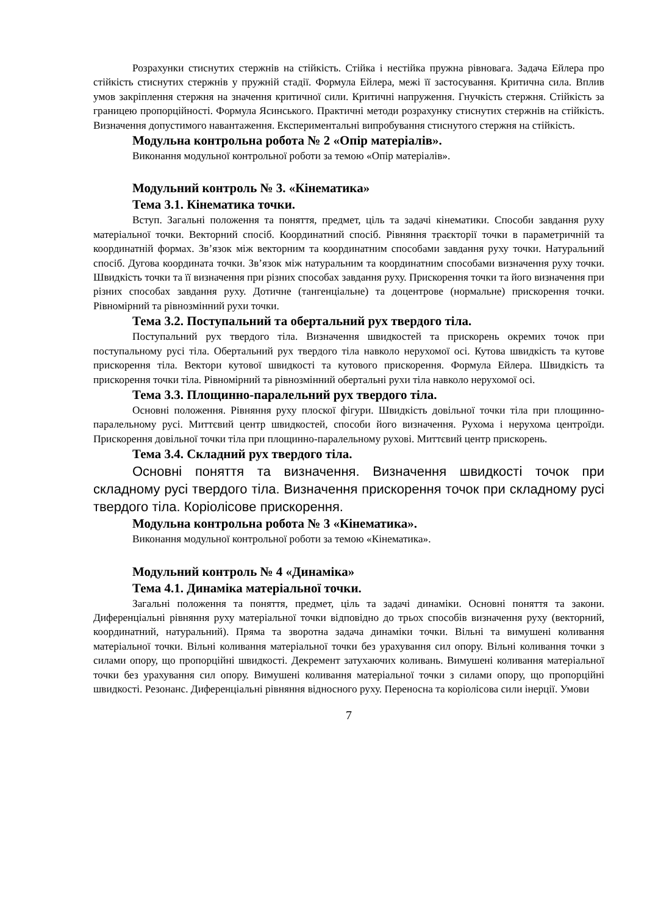Розрахунки стиснутих стержнів на стійкість. Стійка і нестійка пружна рівновага. Задача Ейлера про стійкість стиснутих стержнів у пружній стадії. Формула Ейлера, межі її застосування. Критична сила. Вплив умов закріплення стержня на значення критичної сили. Критичні напруження. Гнучкість стержня. Стійкість за границею пропорційності. Формула Ясинського. Практичні методи розрахунку стиснутих стержнів на стійкість. Визначення допустимого навантаження. Експериментальні випробування стиснутого стержня на стійкість.
Модульна контрольна робота № 2 «Опір матеріалів».
Виконання модульної контрольної роботи за темою «Опір матеріалів».
Модульний контроль № 3. «Кінематика»
Тема 3.1. Кінематика точки.
Вступ. Загальні положення та поняття, предмет, ціль та задачі кінематики. Способи завдання руху матеріальної точки. Векторний спосіб. Координатний спосіб. Рівняння траєкторії точки в параметричній та координатній формах. Зв’язок між векторним та координатним способами завдання руху точки. Натуральний спосіб. Дугова координата точки. Зв’язок між натуральним та координатним способами визначення руху точки. Швидкість точки та її визначення при різних способах завдання руху. Прискорення точки та його визначення при різних способах завдання руху. Дотичне (тангенціальне) та доцентрове (нормальне) прискорення точки. Рівномірний та рівнозмінний рухи точки.
Тема 3.2. Поступальний та обертальний рух твердого тіла.
Поступальний рух твердого тіла. Визначення швидкостей та прискорень окремих точок при поступальному русі тіла. Обертальний рух твердого тіла навколо нерухомої осі. Кутова швидкість та кутове прискорення тіла. Вектори кутової швидкості та кутового прискорення. Формула Ейлера. Швидкість та прискорення точки тіла. Рівномірний та рівнозмінний обертальні рухи тіла навколо нерухомої осі.
Тема 3.3. Площинно-паралельний рух твердого тіла.
Основні положення. Рівняння руху плоскої фігури. Швидкість довільної точки тіла при площинно-паралельному русі. Миттєвий центр швидкостей, способи його визначення. Рухома і нерухома центроїди. Прискорення довільної точки тіла при площинно-паралельному рухові. Миттєвий центр прискорень.
Тема 3.4. Складний рух твердого тіла.
Основні поняття та визначення. Визначення швидкості точок при складному русі твердого тіла. Визначення прискорення точок при складному русі твердого тіла. Коріолісове прискорення.
Модульна контрольна робота № 3 «Кінематика».
Виконання модульної контрольної роботи за темою «Кінематика».
Модульний контроль № 4 «Динаміка»
Тема 4.1. Динаміка матеріальної точки.
Загальні положення та поняття, предмет, ціль та задачі динаміки. Основні поняття та закони. Диференціальні рівняння руху матеріальної точки відповідно до трьох способів визначення руху (векторний, координатний, натуральний). Пряма та зворотна задача динаміки точки. Вільні та вимушені коливання матеріальної точки. Вільні коливання матеріальної точки без урахування сил опору. Вільні коливання точки з силами опору, що пропорційні швидкості. Декремент затухаючих коливань. Вимушені коливання матеріальної точки без урахування сил опору. Вимушені коливання матеріальної точки з силами опору, що пропорційні швидкості. Резонанс. Диференціальні рівняння відносного руху. Переносна та коріолісова сили інерції. Умови
7